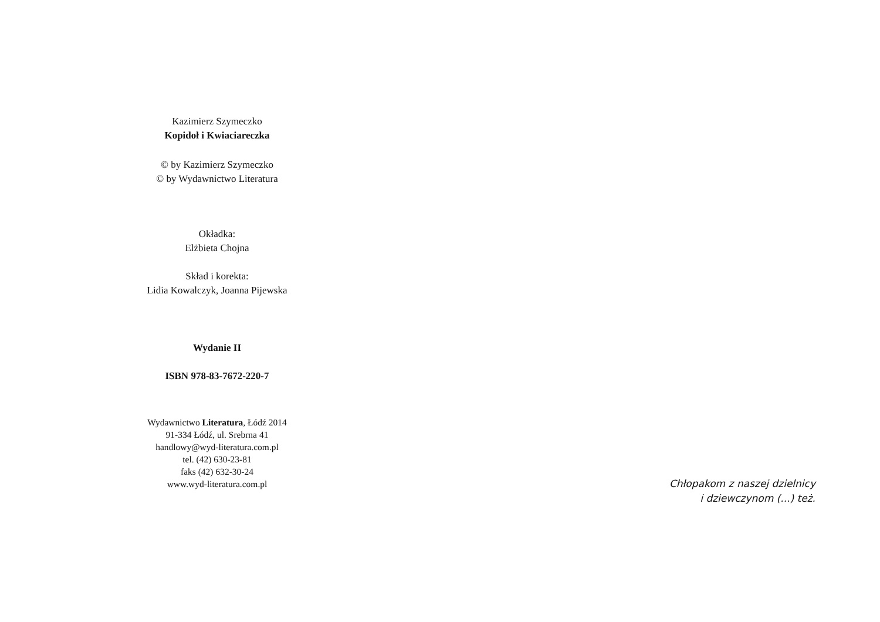Kazimierz Szymeczko
Kopidoł i Kwiaciareczka
© by Kazimierz Szymeczko
© by Wydawnictwo Literatura
Okładka:
Elżbieta Chojna
Skład i korekta:
Lidia Kowalczyk, Joanna Pijewska
Wydanie II
ISBN 978-83-7672-220-7
Wydawnictwo Literatura, Łódź 2014
91-334 Łódź, ul. Srebrna 41
handlowy@wyd-literatura.com.pl
tel. (42) 630-23-81
faks (42) 632-30-24
www.wyd-literatura.com.pl
Chłopakom z naszej dzielnicy
i dziewczynom (...) też.